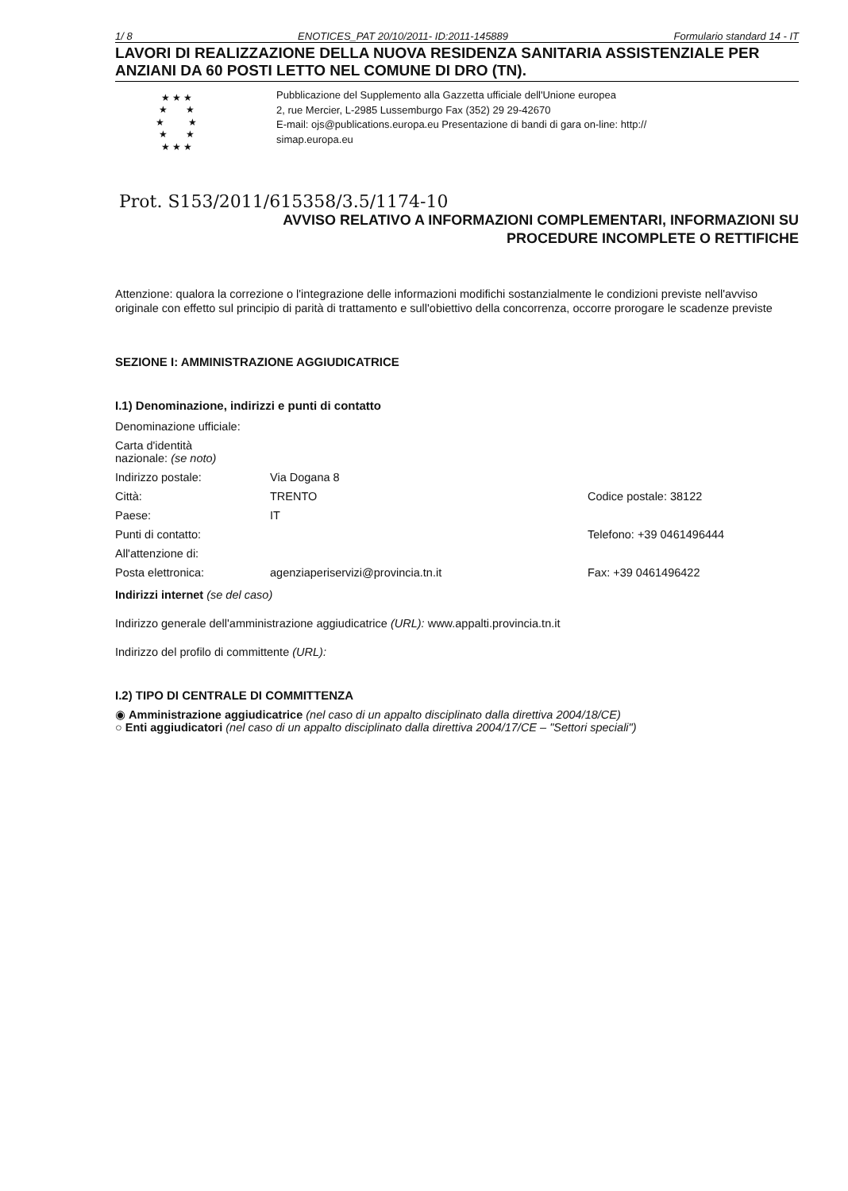1/ 8 ENOTICES_PAT 20/10/2011- ID:2011-145889 Formulario standard 14 - IT
LAVORI DI REALIZZAZIONE DELLA NUOVA RESIDENZA SANITARIA ASSISTENZIALE PER ANZIANI DA 60 POSTI LETTO NEL COMUNE DI DRO (TN).
★ ★ ★
★ ★
★ ★
★ ★
★ ★ ★
Pubblicazione del Supplemento alla Gazzetta ufficiale dell'Unione europea
2, rue Mercier, L-2985 Lussemburgo Fax (352) 29 29-42670
E-mail: ojs@publications.europa.eu Presentazione di bandi di gara on-line: http://
simap.europa.eu
Prot. S153/2011/615358/3.5/1174-10
AVVISO RELATIVO A INFORMAZIONI COMPLEMENTARI, INFORMAZIONI SU
PROCEDURE INCOMPLETE O RETTIFICHE
Attenzione: qualora la correzione o l'integrazione delle informazioni modifichi sostanzialmente le condizioni previste nell'avviso originale con effetto sul principio di parità di trattamento e sull'obiettivo della concorrenza, occorre prorogare le scadenze previste
SEZIONE I: AMMINISTRAZIONE AGGIUDICATRICE
I.1) Denominazione, indirizzi e punti di contatto
| Denominazione ufficiale: | | |
| Carta d'identità nazionale: (se noto) | | |
| Indirizzo postale: | Via Dogana 8 | |
| Città: | TRENTO | Codice postale: 38122 |
| Paese: | IT | |
| Punti di contatto: | | Telefono: +39 0461496444 |
| All'attenzione di: | | |
| Posta elettronica: | agenziaperiservizi@provincia.tn.it | Fax: +39 0461496422 |
Indirizzi internet (se del caso)
Indirizzo generale dell'amministrazione aggiudicatrice (URL): www.appalti.provincia.tn.it
Indirizzo del profilo di committente (URL):
I.2) TIPO DI CENTRALE DI COMMITTENZA
◉ Amministrazione aggiudicatrice (nel caso di un appalto disciplinato dalla direttiva 2004/18/CE)
○ Enti aggiudicatori (nel caso di un appalto disciplinato dalla direttiva 2004/17/CE – "Settori speciali")